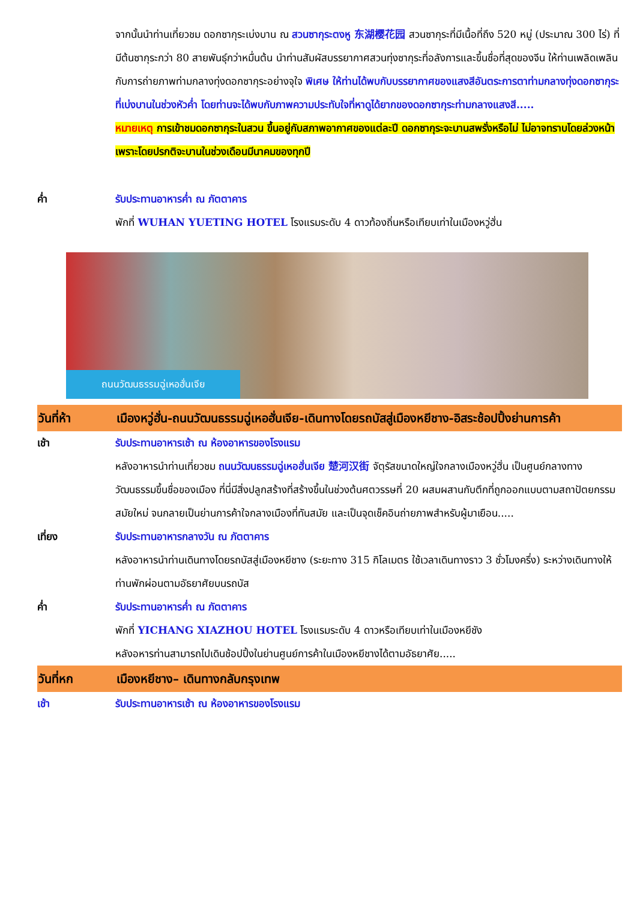จากนั้นนำท่านเที่ยวชม ดอกซากุระเบ่งบาน ณ สวนซากุระตงหู 东湖樱花园 สวนซากุระที่มีเนื้อที่ถึง 520 หมู่ (ประมาณ 300 ไร่) ที่มีต้นซากุระกว่า 80 สายพันธุ์กว่าหมื่นต้น นำท่านสัมผัสบรรยากาศสวนทุ่งซากุระที่อลังการและขึ้นชื่อที่สุดของจีน ให้ท่านเพลิดเพลินกับการถ่ายภาพท่ามกลางทุ่งดอกซากุระอย่างจุใจ พิเศษ ให้ท่านได้พบกับบรรยากาศของแสงสีอันตระการตาท่ามกลางทุ่งดอกซากุระที่เบ่งบานในช่วงหัวค่ำ โดยท่านจะได้พบกับภาพความประทับใจที่หาดูได้ยากของดอกซากุระท่ามกลางแสงสี.....
หมายเหตุ การเข้าชมดอกซากุระในสวน ขึ้นอยู่กับสภาพอากาศของแต่ละปี ดอกซากุระจะบานสพรั่งหรือไม่ ไม่อาจทราบโดยล่วงหน้า เพราะโดยปรกติจะบานในช่วงเดือนมีนาคมของทุกปี
ค่ำ รับประทานอาหารค่ำ ณ ภัตตาคาร
พักที่ WUHAN YUETING HOTEL โรงแรมระดับ 4 ดาวท้องถิ่นหรือเทียบเท่าในเมืองหวู่ฮั่น
ถนนวัฒนธรรมฉู่เหอฮั่นเจีย
วันที่ห้า เมืองหวู่ฮั่น-ถนนวัฒนธรรมฉู่เหอฮั่นเจีย-เดินทางโดยรถบัสสู่เมืองหยีชาง-อิสระช้อปปิ้งย่านการค้า
เช้า รับประทานอาหารเช้า ณ ห้องอาหารของโรงแรม
หลังอาหารนำท่านเที่ยวชม ถนนวัฒนธรรมฉู่เหอฮั่นเจีย 楚河汉街 จัตุรัสขนาดใหญ่ใจกลางเมืองหวู่ฮั่น เป็นศูนย์กลางทางวัฒนธรรมขึ้นชื่อของเมือง ที่นี่มีสิ่งปลูกสร้างที่สร้างขึ้นในช่วงต้นศตวรรษที่ 20 ผสมผสานกับตึกที่ถูกออกแบบตามสถาปัตยกรรมสมัยใหม่ จนกลายเป็นย่านการค้าใจกลางเมืองที่ทันสมัย และเป็นจุดเช็คอินถ่ายภาพสำหรับผู้มาเยือน.....
เที่ยง รับประทานอาหารกลางวัน ณ ภัตตาคาร
หลังอาหารนำท่านเดินทางโดยรถบัสสู่เมืองหยีชาง (ระยะทาง 315 กิโลเมตร ใช้เวลาเดินทางราว 3 ชั่วโมงครึ่ง) ระหว่างเดินทางให้ท่านพักผ่อนตามอัธยาศัยบนรถบัส
ค่ำ รับประทานอาหารค่ำ ณ ภัตตาคาร
พักที่ YICHANG XIAZHOU HOTEL โรงแรมระดับ 4 ดาวหรือเทียบเท่าในเมืองหยีชัง
หลังอหารท่านสามารถไปเดินช้อปปิ้งในย่านศูนย์การค้าในเมืองหยีชางได้ตามอัธยาศัย.....
วันที่หก เมืองหยีชาง– เดินทางกลับกรุงเทพ
เช้า รับประทานอาหารเช้า ณ ห้องอาหารของโรงแรม